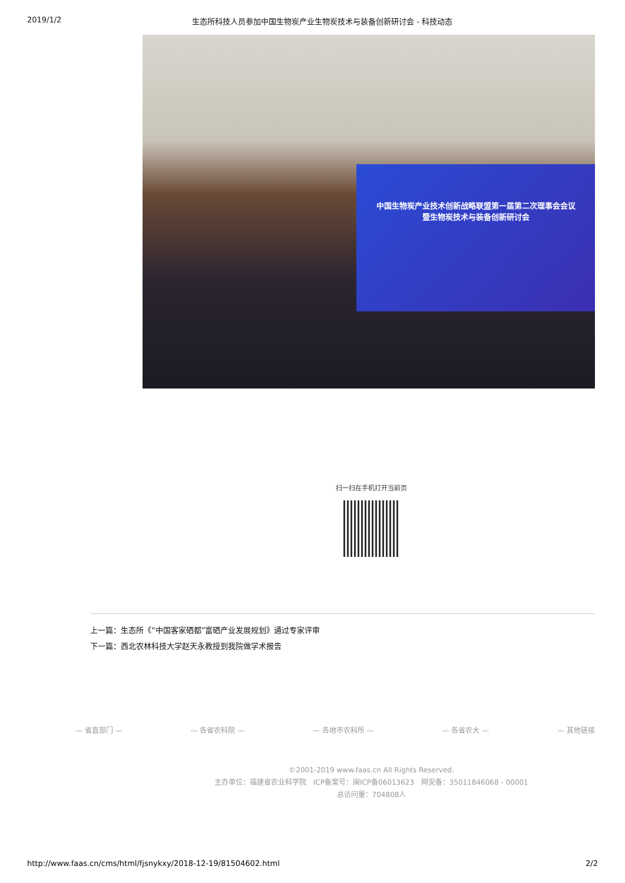2019/1/2 生态所科技人员参加中国生物炭产业生物炭技术与装备创新研讨会 - 科技动态
中国生物炭产业技术创新战略联盟第一届第二次理事会会议
暨生物炭技术与装备创新研讨会
扫一扫在手机打开当前页
上一篇：生态所《“中国客家硒都”富硒产业发展规划》通过专家评审
下一篇：西北农林科技大学赵天永教授到我院做学术报告
— 省直部门 — — 各省农科院 — — 各地市农科所 — — 各省农大 — — 其他链接
©2001-2019 www.faas.cn All Rights Reserved.
主办单位：福建省农业科学院 ICP备案号：闽ICP备06013623 网安备：35011846068 - 00001
总访问量：704808人
http://www.faas.cn/cms/html/fjsnykxy/2018-12-19/81504602.html 2/2